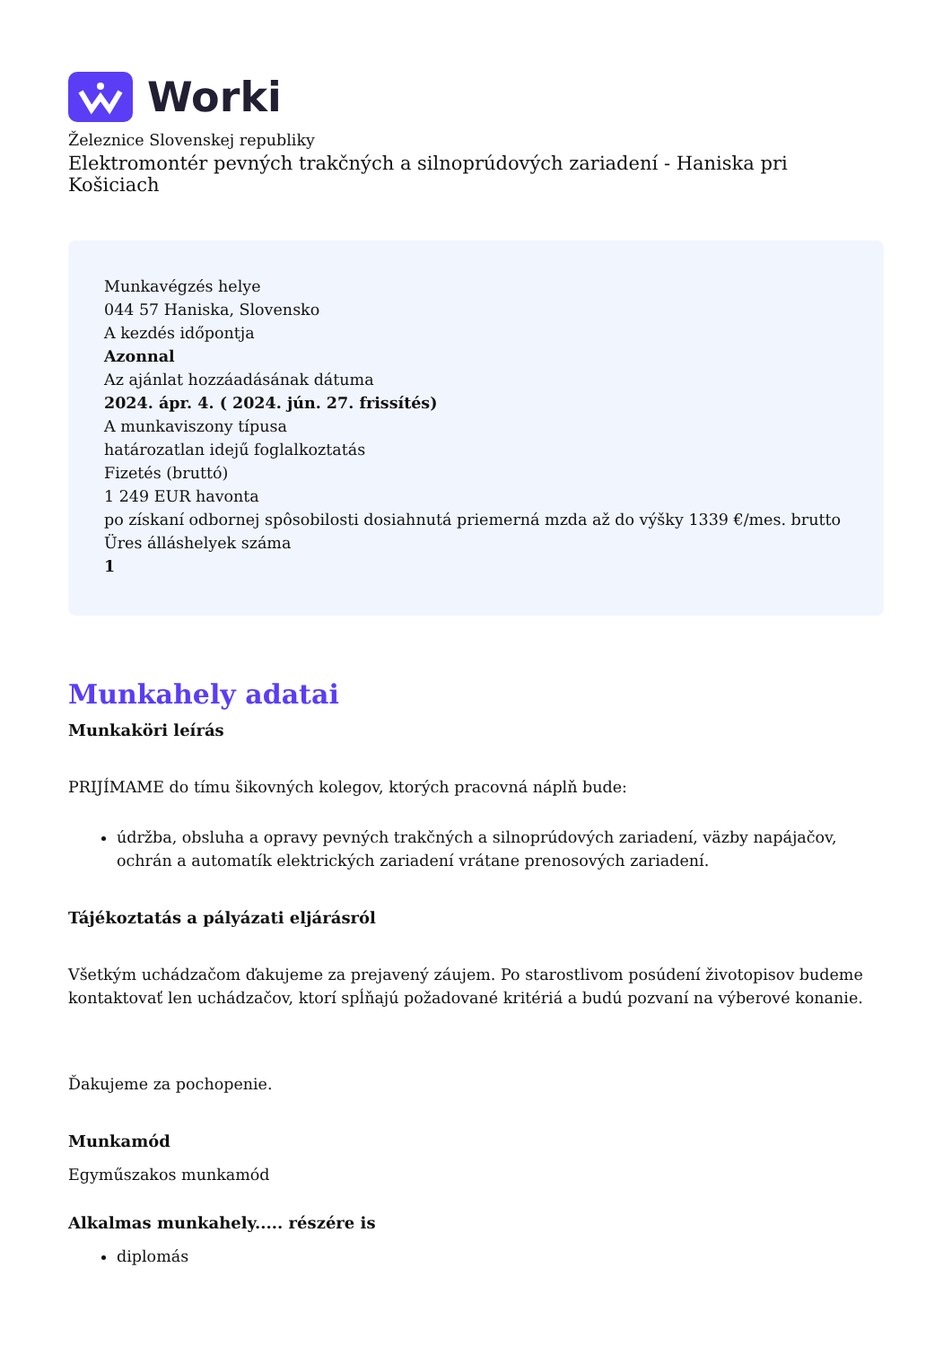Worki
Železnice Slovenskej republiky
Elektromontér pevných trakčných a silnoprúdových zariadení - Haniska pri Košiciach
Munkavégzés helye
044 57 Haniska, Slovensko
A kezdés időpontja
Azonnal
Az ajánlat hozzáadásának dátuma
2024. ápr. 4. ( 2024. jún. 27. frissítés)
A munkaviszony típusa
határozatlan idejű foglalkoztatás
Fizetés (bruttó)
1 249 EUR havonta
po získaní odbornej spôsobilosti dosiahnutá priemerná mzda až do výšky 1339 €/mes. brutto
Üres álláshelyek száma
1
Munkahely adatai
Munkaköri leírás
PRIJÍMAME do tímu šikovných kolegov, ktorých pracovná náplň bude:
údržba, obsluha a opravy pevných trakčných a silnoprúdových zariadení, väzby napájačov, ochrán a automatík elektrických zariadení vrátane prenosových zariadení.
Tájékoztatás a pályázati eljárásról
Všetkým uchádzačom ďakujeme za prejavený záujem. Po starostlivom posúdení životopisov budeme kontaktovať len uchádzačov, ktorí spĺňajú požadované kritériá a budú pozvaní na výberové konanie.
Ďakujeme za pochopenie.
Munkamód
Egyműszakos munkamód
Alkalmas munkahely..... részére is
diplomás